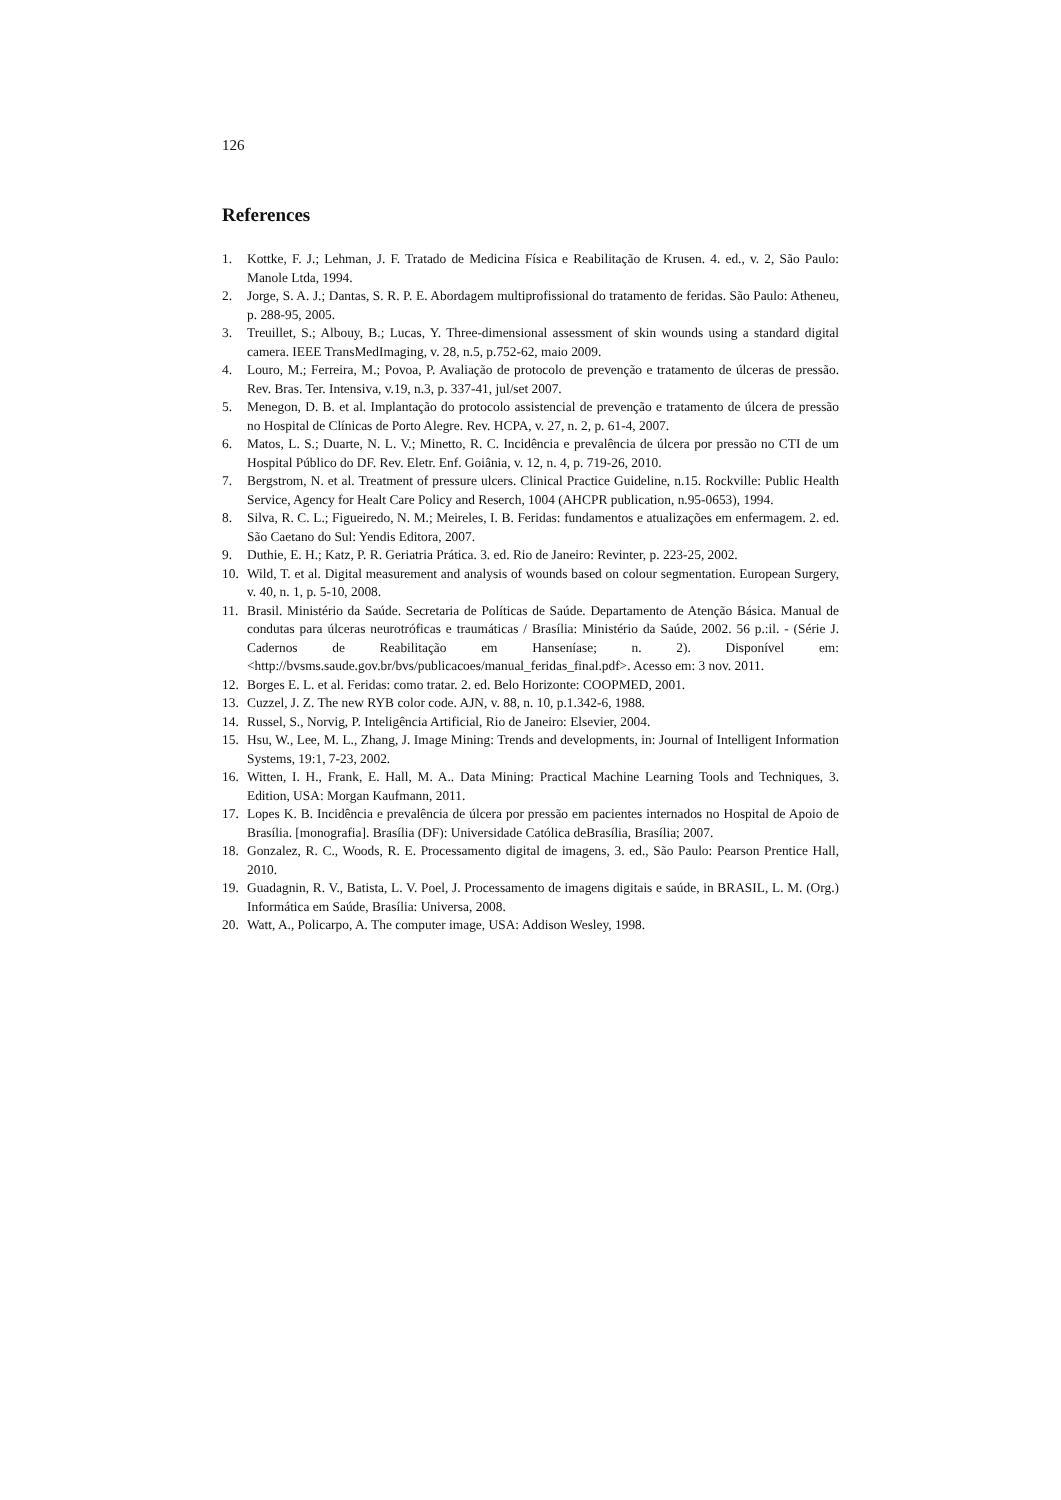126
References
1. Kottke, F. J.; Lehman, J. F. Tratado de Medicina Física e Reabilitação de Krusen. 4. ed., v. 2, São Paulo: Manole Ltda, 1994.
2. Jorge, S. A. J.; Dantas, S. R. P. E. Abordagem multiprofissional do tratamento de feridas. São Paulo: Atheneu, p. 288-95, 2005.
3. Treuillet, S.; Albouy, B.; Lucas, Y. Three-dimensional assessment of skin wounds using a standard digital camera. IEEE TransMedImaging, v. 28, n.5, p.752-62, maio 2009.
4. Louro, M.; Ferreira, M.; Povoa, P. Avaliação de protocolo de prevenção e tratamento de úlceras de pressão. Rev. Bras. Ter. Intensiva, v.19, n.3, p. 337-41, jul/set 2007.
5. Menegon, D. B. et al. Implantação do protocolo assistencial de prevenção e tratamento de úlcera de pressão no Hospital de Clínicas de Porto Alegre. Rev. HCPA, v. 27, n. 2, p. 61-4, 2007.
6. Matos, L. S.; Duarte, N. L. V.; Minetto, R. C. Incidência e prevalência de úlcera por pressão no CTI de um Hospital Público do DF. Rev. Eletr. Enf. Goiânia, v. 12, n. 4, p. 719-26, 2010.
7. Bergstrom, N. et al. Treatment of pressure ulcers. Clinical Practice Guideline, n.15. Rockville: Public Health Service, Agency for Healt Care Policy and Reserch, 1004 (AHCPR publication, n.95-0653), 1994.
8. Silva, R. C. L.; Figueiredo, N. M.; Meireles, I. B. Feridas: fundamentos e atualizações em enfermagem. 2. ed. São Caetano do Sul: Yendis Editora, 2007.
9. Duthie, E. H.; Katz, P. R. Geriatria Prática. 3. ed. Rio de Janeiro: Revinter, p. 223-25, 2002.
10. Wild, T. et al. Digital measurement and analysis of wounds based on colour segmentation. European Surgery, v. 40, n. 1, p. 5-10, 2008.
11. Brasil. Ministério da Saúde. Secretaria de Políticas de Saúde. Departamento de Atenção Básica. Manual de condutas para úlceras neurotróficas e traumáticas / Brasília: Ministério da Saúde, 2002. 56 p.:il. - (Série J. Cadernos de Reabilitação em Hanseníase; n. 2). Disponível em: <http://bvsms.saude.gov.br/bvs/publicacoes/manual_feridas_final.pdf>. Acesso em: 3 nov. 2011.
12. Borges E. L. et al. Feridas: como tratar. 2. ed. Belo Horizonte: COOPMED, 2001.
13. Cuzzel, J. Z. The new RYB color code. AJN, v. 88, n. 10, p.1.342-6, 1988.
14. Russel, S., Norvig, P. Inteligência Artificial, Rio de Janeiro: Elsevier, 2004.
15. Hsu, W., Lee, M. L., Zhang, J. Image Mining: Trends and developments, in: Journal of Intelligent Information Systems, 19:1, 7-23, 2002.
16. Witten, I. H., Frank, E. Hall, M. A.. Data Mining: Practical Machine Learning Tools and Techniques, 3. Edition, USA: Morgan Kaufmann, 2011.
17. Lopes K. B. Incidência e prevalência de úlcera por pressão em pacientes internados no Hospital de Apoio de Brasília. [monografia]. Brasília (DF): Universidade Católica deBrasília, Brasília; 2007.
18. Gonzalez, R. C., Woods, R. E. Processamento digital de imagens, 3. ed., São Paulo: Pearson Prentice Hall, 2010.
19. Guadagnin, R. V., Batista, L. V. Poel, J. Processamento de imagens digitais e saúde, in BRASIL, L. M. (Org.) Informática em Saúde, Brasília: Universa, 2008.
20. Watt, A., Policarpo, A. The computer image, USA: Addison Wesley, 1998.